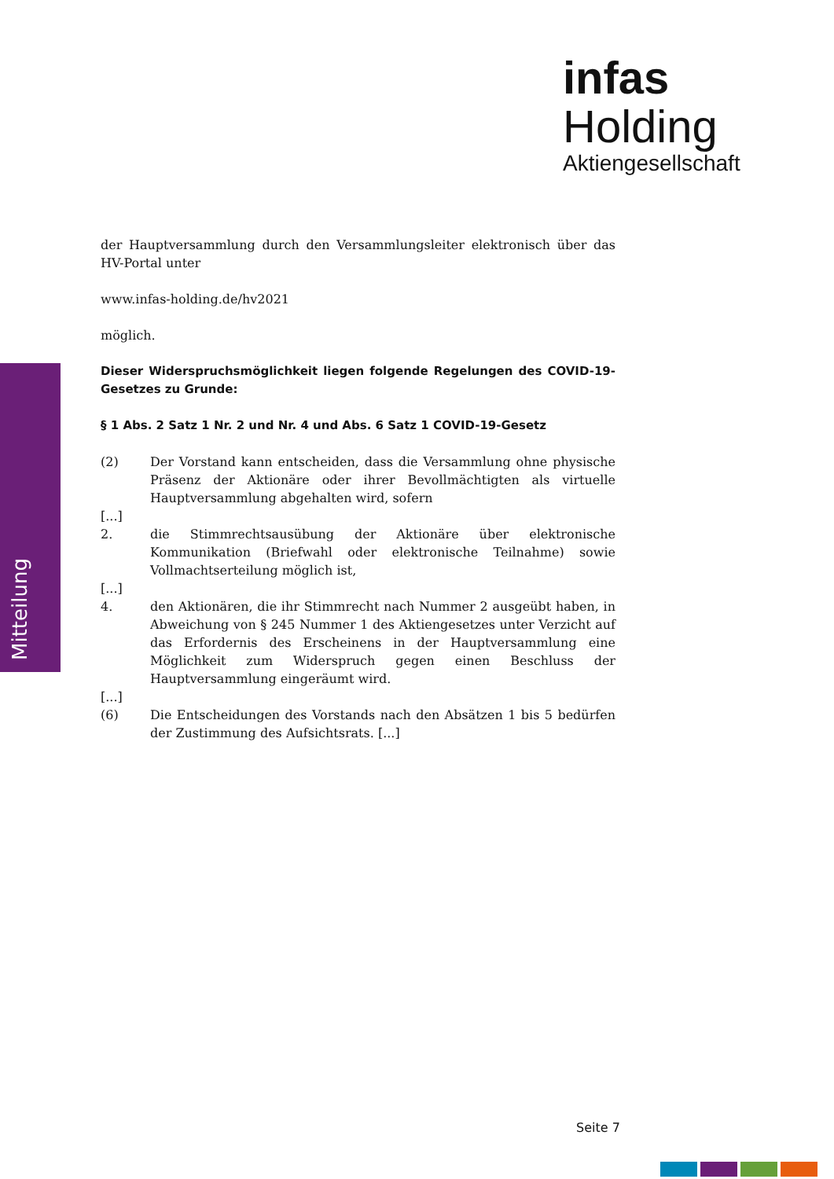infas Holding
Aktiengesellschaft
Mitteilung
der Hauptversammlung durch den Versammlungsleiter elektronisch über das HV-Portal unter
www.infas-holding.de/hv2021
möglich.
Dieser Widerspruchsmöglichkeit liegen folgende Regelungen des COVID-19-Gesetzes zu Grunde:
§ 1 Abs. 2 Satz 1 Nr. 2 und Nr. 4 und Abs. 6 Satz 1 COVID-19-Gesetz
(2) Der Vorstand kann entscheiden, dass die Versammlung ohne physische Präsenz der Aktionäre oder ihrer Bevollmächtigten als virtuelle Hauptversammlung abgehalten wird, sofern
[...]
2. die Stimmrechtsausübung der Aktionäre über elektronische Kommunikation (Briefwahl oder elektronische Teilnahme) sowie Vollmachtserteilung möglich ist,
[...]
4. den Aktionären, die ihr Stimmrecht nach Nummer 2 ausgeübt haben, in Abweichung von § 245 Nummer 1 des Aktiengesetzes unter Verzicht auf das Erfordernis des Erscheinens in der Hauptversammlung eine Möglichkeit zum Widerspruch gegen einen Beschluss der Hauptversammlung eingeräumt wird.
[...]
(6) Die Entscheidungen des Vorstands nach den Absätzen 1 bis 5 bedürfen der Zustimmung des Aufsichtsrats. [...]
Seite 7